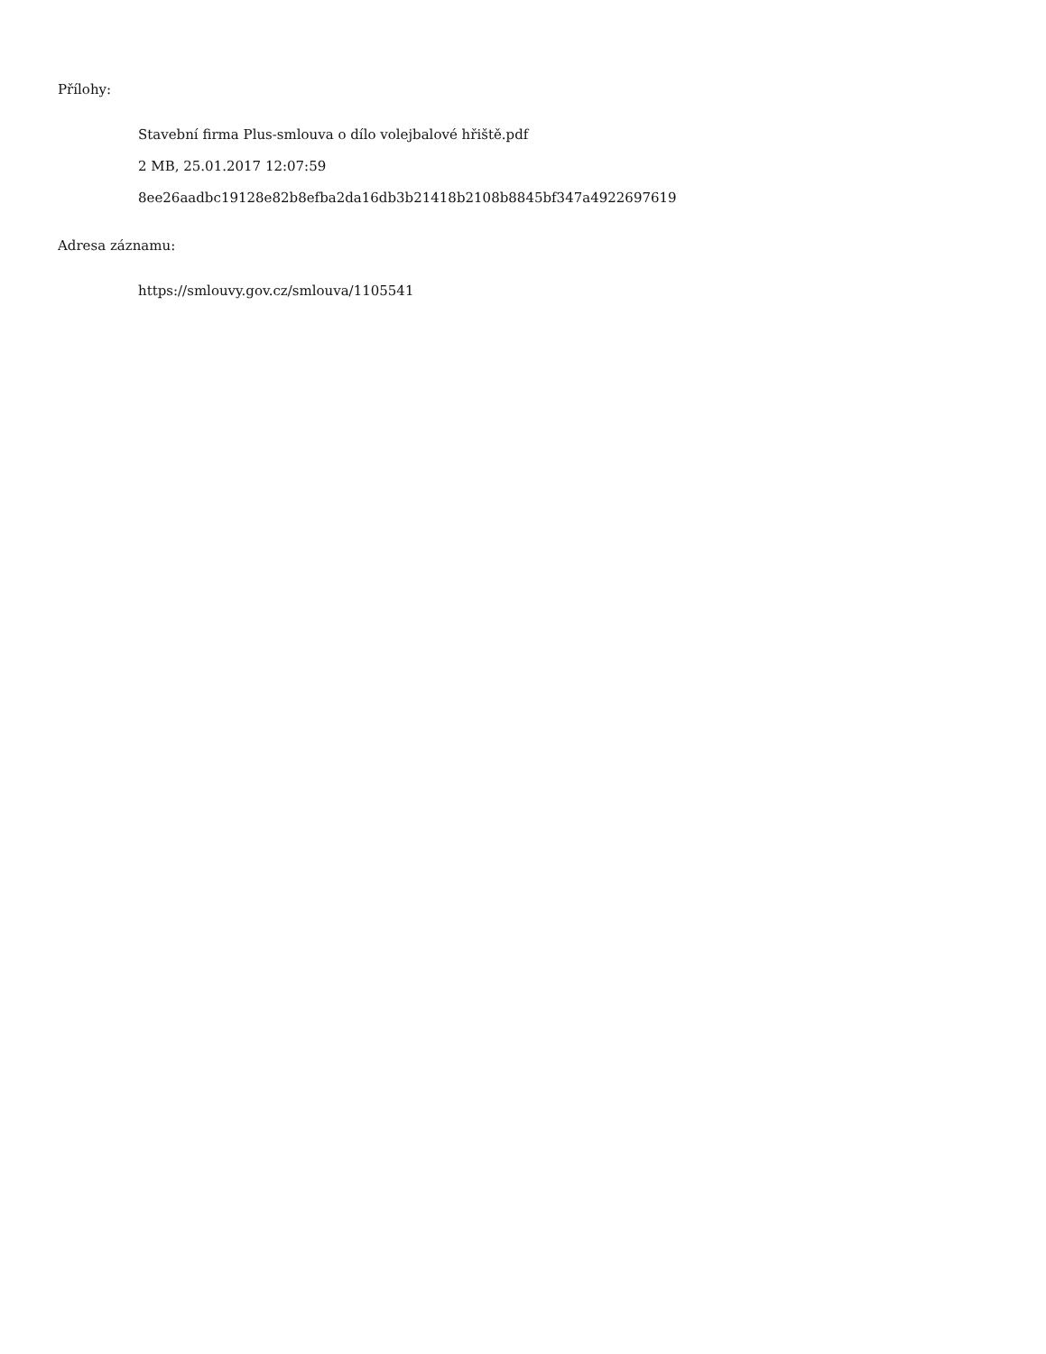Přílohy:
Stavební firma Plus-smlouva o dílo volejbalové hřiště.pdf
2 MB, 25.01.2017 12:07:59
8ee26aadbc19128e82b8efba2da16db3b21418b2108b8845bf347a4922697619
Adresa záznamu:
https://smlouvy.gov.cz/smlouva/1105541